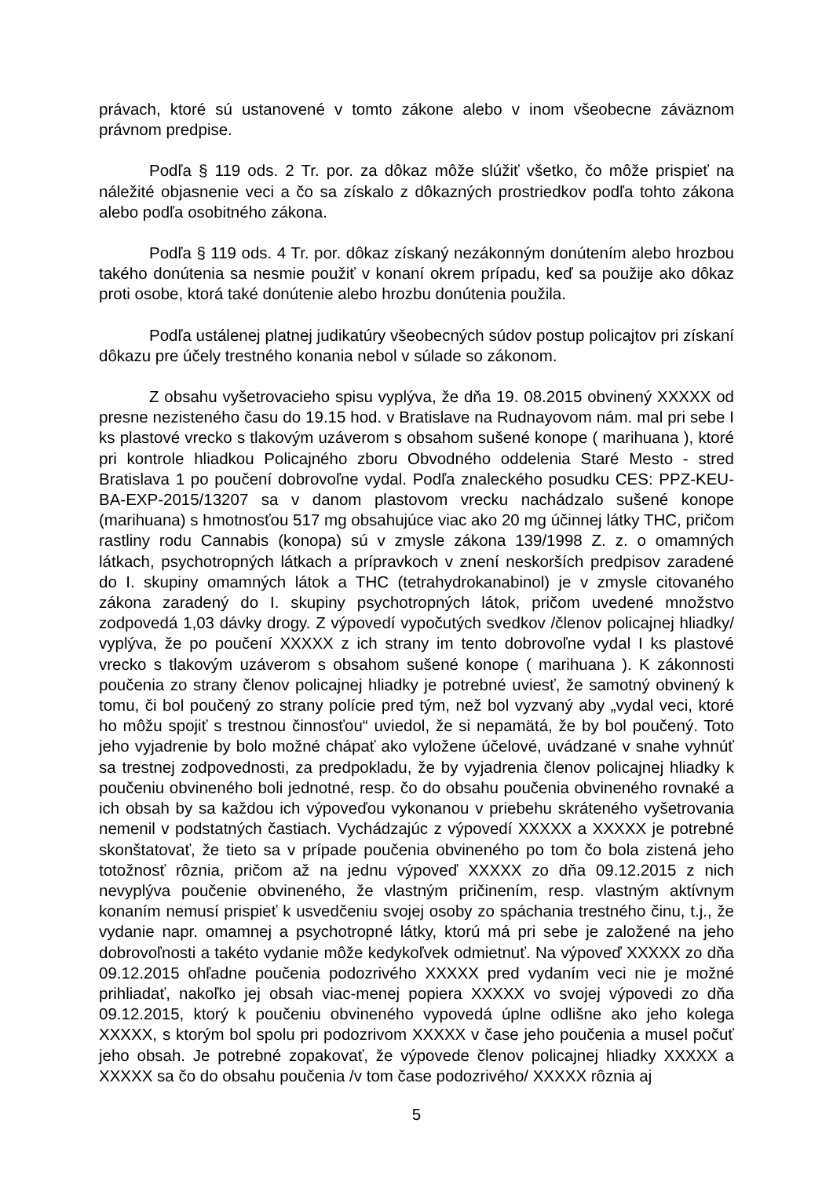právach, ktoré sú ustanovené v tomto zákone alebo v inom všeobecne záväznom právnom predpise.
Podľa § 119 ods. 2 Tr. por. za dôkaz môže slúžiť všetko, čo môže prispieť na náležité objasnenie veci a čo sa získalo z dôkazných prostriedkov podľa tohto zákona alebo podľa osobitného zákona.
Podľa § 119 ods. 4 Tr. por. dôkaz získaný nezákonným donútením alebo hrozbou takého donútenia sa nesmie použiť v konaní okrem prípadu, keď sa použije ako dôkaz proti osobe, ktorá také donútenie alebo hrozbu donútenia použila.
Podľa ustálenej platnej judikatúry všeobecných súdov postup policajtov pri získaní dôkazu pre účely trestného konania nebol v súlade so zákonom.
Z obsahu vyšetrovacieho spisu vyplýva, že dňa 19. 08.2015 obvinený XXXXX od presne nezisteného času do 19.15 hod. v Bratislave na Rudnayovom nám. mal pri sebe I ks plastové vrecko s tlakovým uzáverom s obsahom sušené konope ( marihuana ), ktoré pri kontrole hliadkou Policajného zboru Obvodného oddelenia Staré Mesto - stred Bratislava 1 po poučení dobrovoľne vydal. Podľa znaleckého posudku CES: PPZ-KEU-BA-EXP-2015/13207 sa v danom plastovom vrecku nachádzalo sušené konope (marihuana) s hmotnosťou 517 mg obsahujúce viac ako 20 mg účinnej látky THC, pričom rastliny rodu Cannabis (konopa) sú v zmysle zákona 139/1998 Z. z. o omamných látkach, psychotropných látkach a prípravkoch v znení neskorších predpisov zaradené do I. skupiny omamných látok a THC (tetrahydrokanabinol) je v zmysle citovaného zákona zaradený do I. skupiny psychotropných látok, pričom uvedené množstvo zodpovedá 1,03 dávky drogy. Z výpovedí vypočutých svedkov /členov policajnej hliadky/ vyplýva, že po poučení XXXXX z ich strany im tento dobrovoľne vydal I ks plastové vrecko s tlakovým uzáverom s obsahom sušené konope ( marihuana ). K zákonnosti poučenia zo strany členov policajnej hliadky je potrebné uviesť, že samotný obvinený k tomu, či bol poučený zo strany polície pred tým, než bol vyzvaný aby „vydal veci, ktoré ho môžu spojiť s trestnou činnosťou“ uviedol, že si nepamätá, že by bol poučený. Toto jeho vyjadrenie by bolo možné chápať ako vyložene účelové, uvádzané v snahe vyhnúť sa trestnej zodpovednosti, za predpokladu, že by vyjadrenia členov policajnej hliadky k poučeniu obvineného boli jednotné, resp. čo do obsahu poučenia obvineného rovnaké a ich obsah by sa každou ich výpoveďou vykonanou v priebehu skráteného vyšetrovania nemenil v podstatných častiach. Vychádzajúc z výpovedí XXXXX a XXXXX je potrebné skonštatovať, že tieto sa v prípade poučenia obvineného po tom čo bola zistená jeho totožnosť rôznia, pričom až na jednu výpoveď XXXXX zo dňa 09.12.2015 z nich nevyplýva poučenie obvineného, že vlastným pričinením, resp. vlastným aktívnym konaním nemusí prispieť k usvedčeniu svojej osoby zo spáchania trestného činu, t.j., že vydanie napr. omamnej a psychotropné látky, ktorú má pri sebe je založené na jeho dobrovoľnosti a takéto vydanie môže kedykoľvek odmietnuť. Na výpoveď XXXXX zo dňa 09.12.2015 ohľadne poučenia podozrivého XXXXX pred vydaním veci nie je možné prihliadať, nakoľko jej obsah viac-menej popiera XXXXX vo svojej výpovedi zo dňa 09.12.2015, ktorý k poučeniu obvineného vypovedá úplne odlišne ako jeho kolega XXXXX, s ktorým bol spolu pri podozrivom XXXXX v čase jeho poučenia a musel počuť jeho obsah. Je potrebné zopakovať, že výpovede členov policajnej hliadky XXXXX a XXXXX sa čo do obsahu poučenia /v tom čase podozrivého/ XXXXX rôznia aj
5